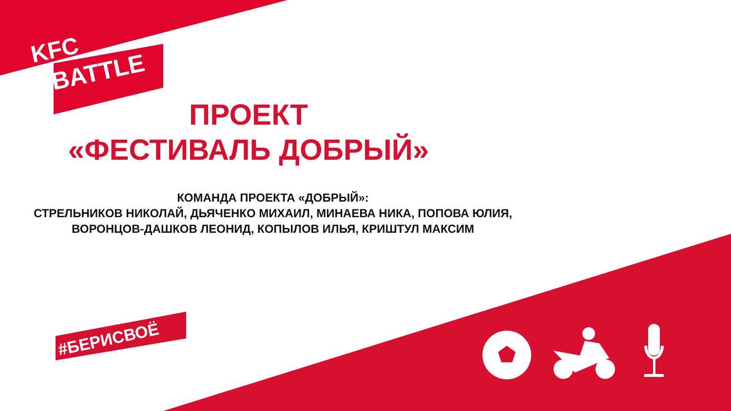KFC
BATTLE
#БЕРИСВОЁ
ПРОЕКТ
«ФЕСТИВАЛЬ ДОБРЫЙ»
КОМАНДА ПРОЕКТА «ДОБРЫЙ»:
СТРЕЛЬНИКОВ НИКОЛАЙ, ДЬЯЧЕНКО МИХАИЛ, МИНАЕВА НИКА, ПОПОВА ЮЛИЯ,
ВОРОНЦОВ-ДАШКОВ ЛЕОНИД, КОПЫЛОВ ИЛЬЯ, КРИШТУЛ МАКСИМ